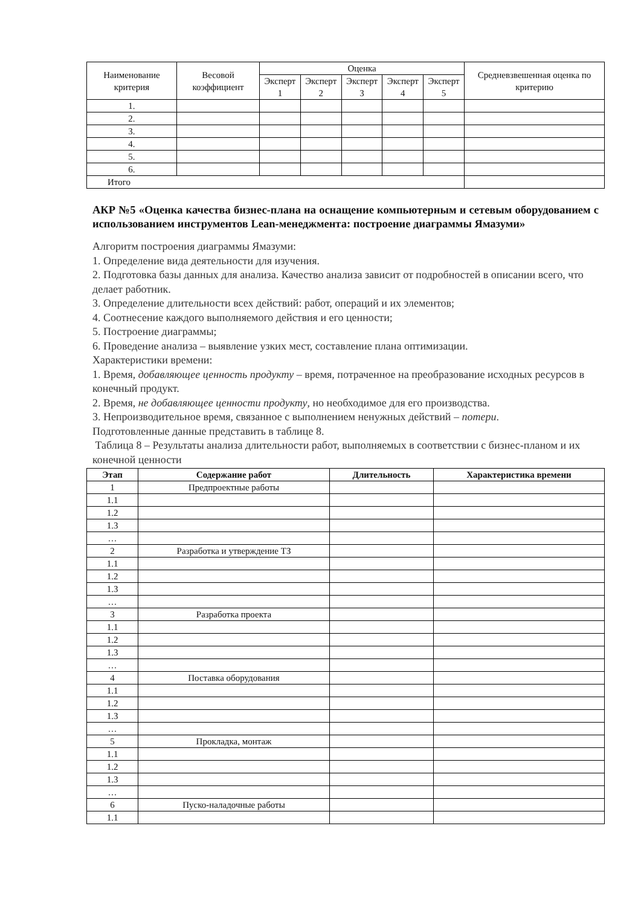| Наименование критерия | Весовой коэффициент | Оценка | | | | | Средневзвешенная оценка по критерию |
| | | Эксперт 1 | Эксперт 2 | Эксперт 3 | Эксперт 4 | Эксперт 5 | |
| 1. | | | | | | | |
| 2. | | | | | | | |
| 3. | | | | | | | |
| 4. | | | | | | | |
| 5. | | | | | | | |
| 6. | | | | | | | |
| Итого | | | | | | | |
АКР №5 «Оценка качества бизнес-плана на оснащение компьютерным и сетевым оборудованием с использованием инструментов Lean-менеджмента: построение диаграммы Ямазуми»
Алгоритм построения диаграммы Ямазуми:
1. Определение вида деятельности для изучения.
2. Подготовка базы данных для анализа. Качество анализа зависит от подробностей в описании всего, что делает работник.
3. Определение длительности всех действий: работ, операций и их элементов;
4. Соотнесение каждого выполняемого действия и его ценности;
5. Построение диаграммы;
6. Проведение анализа – выявление узких мест, составление плана оптимизации.
Характеристики времени:
1. Время, добавляющее ценность продукту – время, потраченное на преобразование исходных ресурсов в конечный продукт.
2. Время, не добавляющее ценности продукту, но необходимое для его производства.
3. Непроизводительное время, связанное с выполнением ненужных действий – потери.
Подготовленные данные представить в таблице 8.
Таблица 8 – Результаты анализа длительности работ, выполняемых в соответствии с бизнес-планом и их конечной ценности
| Этап | Содержание работ | Длительность | Характеристика времени |
| --- | --- | --- | --- |
| 1 | Предпроектные работы | | |
| 1.1 | | | |
| 1.2 | | | |
| 1.3 | | | |
| … | | | |
| 2 | Разработка и утверждение ТЗ | | |
| 1.1 | | | |
| 1.2 | | | |
| 1.3 | | | |
| … | | | |
| 3 | Разработка проекта | | |
| 1.1 | | | |
| 1.2 | | | |
| 1.3 | | | |
| … | | | |
| 4 | Поставка оборудования | | |
| 1.1 | | | |
| 1.2 | | | |
| 1.3 | | | |
| … | | | |
| 5 | Прокладка, монтаж | | |
| 1.1 | | | |
| 1.2 | | | |
| 1.3 | | | |
| … | | | |
| 6 | Пуско-наладочные работы | | |
| 1.1 | | | |